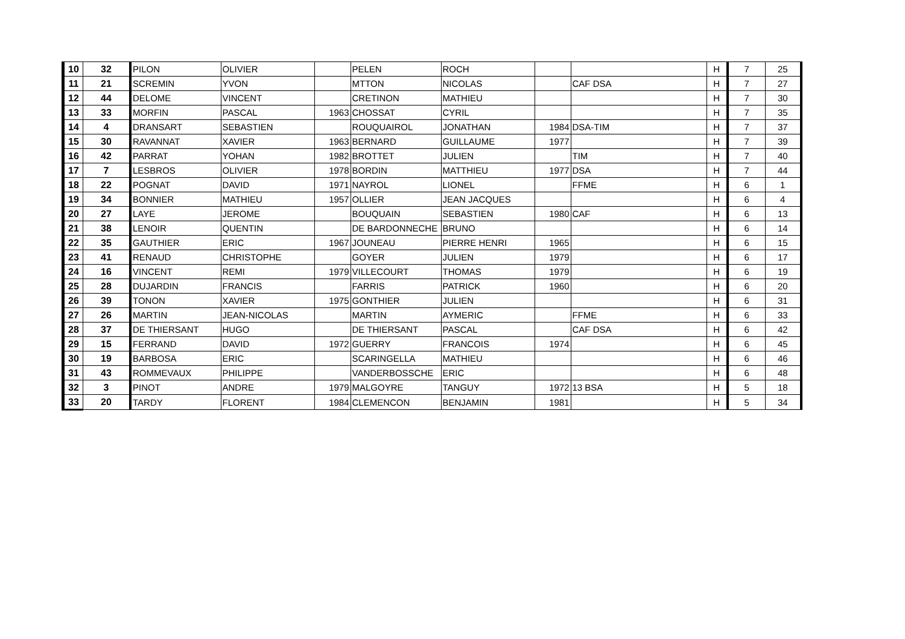| 10 | 32 | PILON | OLIVIER | | PELEN | ROCH | | | H | 7 | 25 |
| 11 | 21 | SCREMIN | YVON | | MTTON | NICOLAS | | CAF DSA | H | 7 | 27 |
| 12 | 44 | DELOME | VINCENT | | CRETINON | MATHIEU | | | H | 7 | 30 |
| 13 | 33 | MORFIN | PASCAL | 1963 | CHOSSAT | CYRIL | | | H | 7 | 35 |
| 14 | 4 | DRANSART | SEBASTIEN | | ROUQUAIROL | JONATHAN | 1984 | DSA-TIM | H | 7 | 37 |
| 15 | 30 | RAVANNAT | XAVIER | 1963 | BERNARD | GUILLAUME | 1977 | | H | 7 | 39 |
| 16 | 42 | PARRAT | YOHAN | 1982 | BROTTET | JULIEN | | TIM | H | 7 | 40 |
| 17 | 7 | LESBROS | OLIVIER | 1978 | BORDIN | MATTHIEU | 1977 | DSA | H | 7 | 44 |
| 18 | 22 | POGNAT | DAVID | 1971 | NAYROL | LIONEL | | FFME | H | 6 | 1 |
| 19 | 34 | BONNIER | MATHIEU | 1957 | OLLIER | JEAN JACQUES | | | H | 6 | 4 |
| 20 | 27 | LAYE | JEROME | | BOUQUAIN | SEBASTIEN | 1980 | CAF | H | 6 | 13 |
| 21 | 38 | LENOIR | QUENTIN | | DE BARDONNECHE | BRUNO | | | H | 6 | 14 |
| 22 | 35 | GAUTHIER | ERIC | 1967 | JOUNEAU | PIERRE HENRI | 1965 | | H | 6 | 15 |
| 23 | 41 | RENAUD | CHRISTOPHE | | GOYER | JULIEN | 1979 | | H | 6 | 17 |
| 24 | 16 | VINCENT | REMI | 1979 | VILLECOURT | THOMAS | 1979 | | H | 6 | 19 |
| 25 | 28 | DUJARDIN | FRANCIS | | FARRIS | PATRICK | 1960 | | H | 6 | 20 |
| 26 | 39 | TONON | XAVIER | 1975 | GONTHIER | JULIEN | | | H | 6 | 31 |
| 27 | 26 | MARTIN | JEAN-NICOLAS | | MARTIN | AYMERIC | | FFME | H | 6 | 33 |
| 28 | 37 | DE THIERSANT | HUGO | | DE THIERSANT | PASCAL | | CAF DSA | H | 6 | 42 |
| 29 | 15 | FERRAND | DAVID | 1972 | GUERRY | FRANCOIS | 1974 | | H | 6 | 45 |
| 30 | 19 | BARBOSA | ERIC | | SCARINGELLA | MATHIEU | | | H | 6 | 46 |
| 31 | 43 | ROMMEVAUX | PHILIPPE | | VANDERBOSSCHE | ERIC | | | H | 6 | 48 |
| 32 | 3 | PINOT | ANDRE | 1979 | MALGOYRE | TANGUY | 1972 | 13 BSA | H | 5 | 18 |
| 33 | 20 | TARDY | FLORENT | 1984 | CLEMENCON | BENJAMIN | 1981 | | H | 5 | 34 |